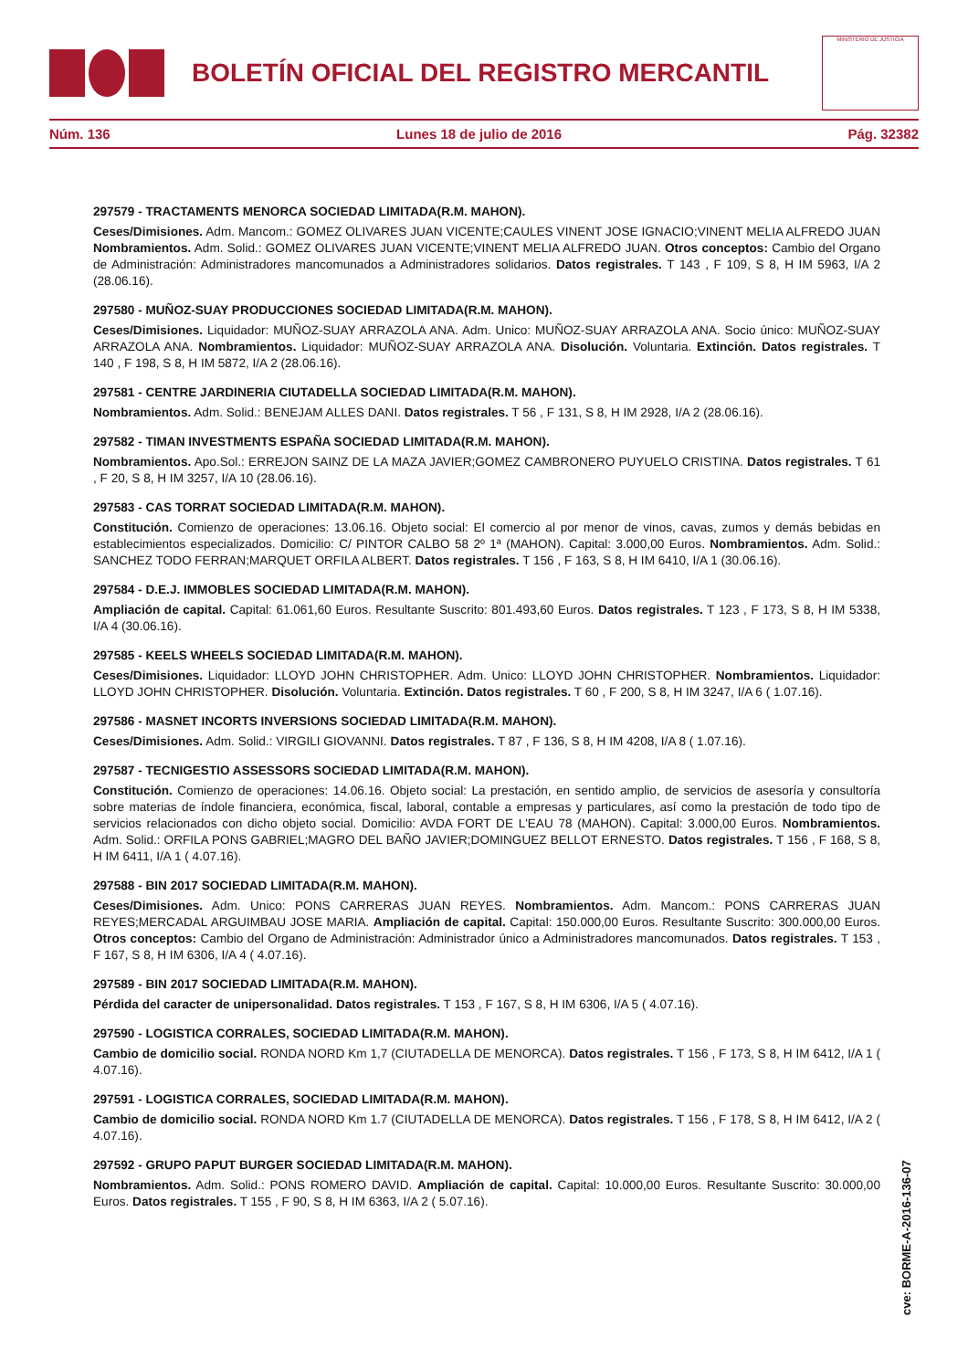BOLETÍN OFICIAL DEL REGISTRO MERCANTIL
MINISTERIO DE JUSTICIA
Núm. 136 Lunes 18 de julio de 2016 Pág. 32382
297579 - TRACTAMENTS MENORCA SOCIEDAD LIMITADA(R.M. MAHON).
Ceses/Dimisiones. Adm. Mancom.: GOMEZ OLIVARES JUAN VICENTE;CAULES VINENT JOSE IGNACIO;VINENT MELIA ALFREDO JUAN Nombramientos. Adm. Solid.: GOMEZ OLIVARES JUAN VICENTE;VINENT MELIA ALFREDO JUAN. Otros conceptos: Cambio del Organo de Administración: Administradores mancomunados a Administradores solidarios. Datos registrales. T 143 , F 109, S 8, H IM 5963, I/A 2 (28.06.16).
297580 - MUÑOZ-SUAY PRODUCCIONES SOCIEDAD LIMITADA(R.M. MAHON).
Ceses/Dimisiones. Liquidador: MUÑOZ-SUAY ARRAZOLA ANA. Adm. Unico: MUÑOZ-SUAY ARRAZOLA ANA. Socio único: MUÑOZ-SUAY ARRAZOLA ANA. Nombramientos. Liquidador: MUÑOZ-SUAY ARRAZOLA ANA. Disolución. Voluntaria. Extinción. Datos registrales. T 140 , F 198, S 8, H IM 5872, I/A 2 (28.06.16).
297581 - CENTRE JARDINERIA CIUTADELLA SOCIEDAD LIMITADA(R.M. MAHON).
Nombramientos. Adm. Solid.: BENEJAM ALLES DANI. Datos registrales. T 56 , F 131, S 8, H IM 2928, I/A 2 (28.06.16).
297582 - TIMAN INVESTMENTS ESPAÑA SOCIEDAD LIMITADA(R.M. MAHON).
Nombramientos. Apo.Sol.: ERREJON SAINZ DE LA MAZA JAVIER;GOMEZ CAMBRONERO PUYUELO CRISTINA. Datos registrales. T 61 , F 20, S 8, H IM 3257, I/A 10 (28.06.16).
297583 - CAS TORRAT SOCIEDAD LIMITADA(R.M. MAHON).
Constitución. Comienzo de operaciones: 13.06.16. Objeto social: El comercio al por menor de vinos, cavas, zumos y demás bebidas en establecimientos especializados. Domicilio: C/ PINTOR CALBO 58 2º 1ª (MAHON). Capital: 3.000,00 Euros. Nombramientos. Adm. Solid.: SANCHEZ TODO FERRAN;MARQUET ORFILA ALBERT. Datos registrales. T 156 , F 163, S 8, H IM 6410, I/A 1 (30.06.16).
297584 - D.E.J. IMMOBLES SOCIEDAD LIMITADA(R.M. MAHON).
Ampliación de capital. Capital: 61.061,60 Euros. Resultante Suscrito: 801.493,60 Euros. Datos registrales. T 123 , F 173, S 8, H IM 5338, I/A 4 (30.06.16).
297585 - KEELS WHEELS SOCIEDAD LIMITADA(R.M. MAHON).
Ceses/Dimisiones. Liquidador: LLOYD JOHN CHRISTOPHER. Adm. Unico: LLOYD JOHN CHRISTOPHER. Nombramientos. Liquidador: LLOYD JOHN CHRISTOPHER. Disolución. Voluntaria. Extinción. Datos registrales. T 60 , F 200, S 8, H IM 3247, I/A 6 ( 1.07.16).
297586 - MASNET INCORTS INVERSIONS SOCIEDAD LIMITADA(R.M. MAHON).
Ceses/Dimisiones. Adm. Solid.: VIRGILI GIOVANNI. Datos registrales. T 87 , F 136, S 8, H IM 4208, I/A 8 ( 1.07.16).
297587 - TECNIGESTIO ASSESSORS SOCIEDAD LIMITADA(R.M. MAHON).
Constitución. Comienzo de operaciones: 14.06.16. Objeto social: La prestación, en sentido amplio, de servicios de asesoría y consultoría sobre materias de índole financiera, económica, fiscal, laboral, contable a empresas y particulares, así como la prestación de todo tipo de servicios relacionados con dicho objeto social. Domicilio: AVDA FORT DE L'EAU 78 (MAHON). Capital: 3.000,00 Euros. Nombramientos. Adm. Solid.: ORFILA PONS GABRIEL;MAGRO DEL BAÑO JAVIER;DOMINGUEZ BELLOT ERNESTO. Datos registrales. T 156 , F 168, S 8, H IM 6411, I/A 1 ( 4.07.16).
297588 - BIN 2017 SOCIEDAD LIMITADA(R.M. MAHON).
Ceses/Dimisiones. Adm. Unico: PONS CARRERAS JUAN REYES. Nombramientos. Adm. Mancom.: PONS CARRERAS JUAN REYES;MERCADAL ARGUIMBAU JOSE MARIA. Ampliación de capital. Capital: 150.000,00 Euros. Resultante Suscrito: 300.000,00 Euros. Otros conceptos: Cambio del Organo de Administración: Administrador único a Administradores mancomunados. Datos registrales. T 153 , F 167, S 8, H IM 6306, I/A 4 ( 4.07.16).
297589 - BIN 2017 SOCIEDAD LIMITADA(R.M. MAHON).
Pérdida del caracter de unipersonalidad. Datos registrales. T 153 , F 167, S 8, H IM 6306, I/A 5 ( 4.07.16).
297590 - LOGISTICA CORRALES, SOCIEDAD LIMITADA(R.M. MAHON).
Cambio de domicilio social. RONDA NORD Km 1,7 (CIUTADELLA DE MENORCA). Datos registrales. T 156 , F 173, S 8, H IM 6412, I/A 1 ( 4.07.16).
297591 - LOGISTICA CORRALES, SOCIEDAD LIMITADA(R.M. MAHON).
Cambio de domicilio social. RONDA NORD Km 1.7 (CIUTADELLA DE MENORCA). Datos registrales. T 156 , F 178, S 8, H IM 6412, I/A 2 ( 4.07.16).
297592 - GRUPO PAPUT BURGER SOCIEDAD LIMITADA(R.M. MAHON).
Nombramientos. Adm. Solid.: PONS ROMERO DAVID. Ampliación de capital. Capital: 10.000,00 Euros. Resultante Suscrito: 30.000,00 Euros. Datos registrales. T 155 , F 90, S 8, H IM 6363, I/A 2 ( 5.07.16).
cve: BORME-A-2016-136-07